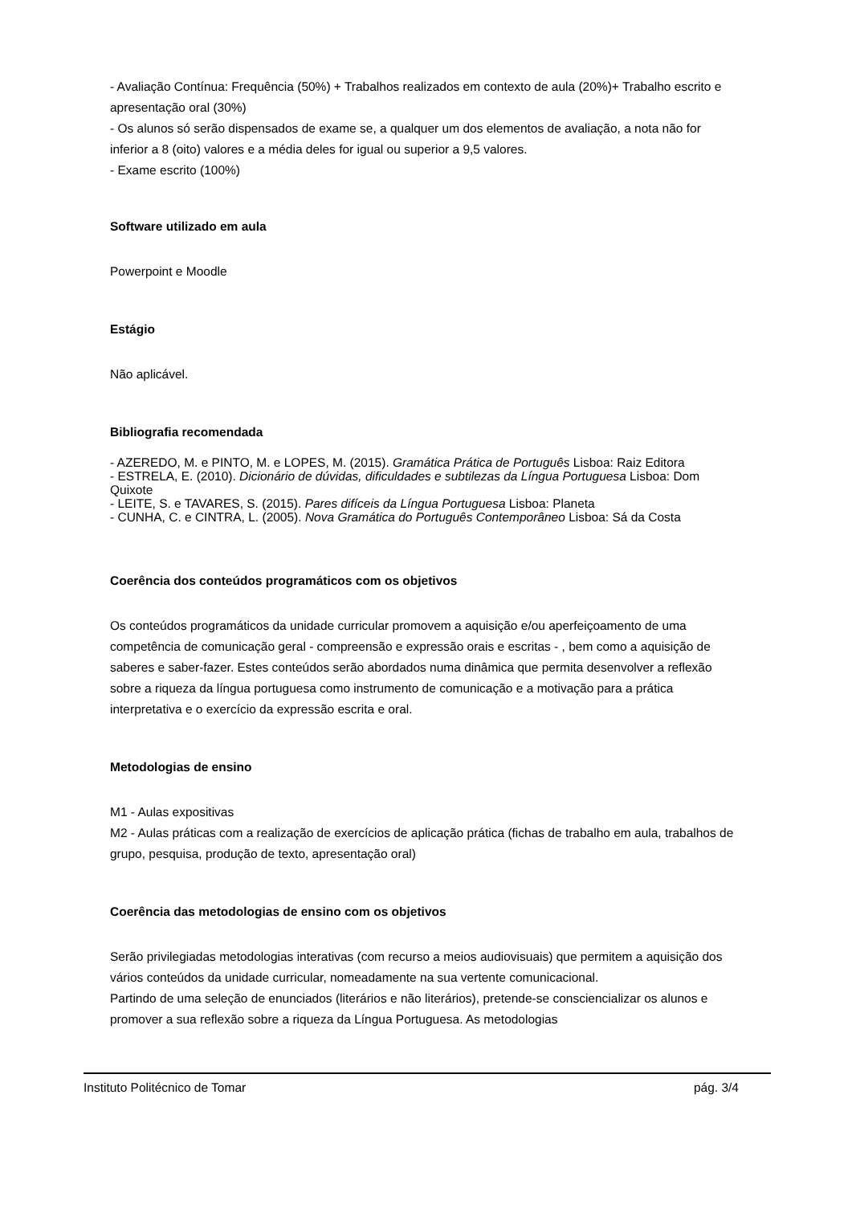- Avaliação Contínua: Frequência (50%) + Trabalhos realizados em contexto de aula (20%)+ Trabalho escrito e apresentação oral (30%)
- Os alunos só serão dispensados de exame se, a qualquer um dos elementos de avaliação, a nota não for inferior a 8 (oito) valores e a média deles for igual ou superior a 9,5 valores.
- Exame escrito (100%)
Software utilizado em aula
Powerpoint e Moodle
Estágio
Não aplicável.
Bibliografia recomendada
- AZEREDO, M. e PINTO, M. e LOPES, M. (2015). Gramática Prática de Português Lisboa: Raiz Editora
- ESTRELA, E. (2010). Dicionário de dúvidas, dificuldades e subtilezas da Língua Portuguesa Lisboa: Dom Quixote
- LEITE, S. e TAVARES, S. (2015). Pares difíceis da Língua Portuguesa Lisboa: Planeta
- CUNHA, C. e CINTRA, L. (2005). Nova Gramática do Português Contemporâneo Lisboa: Sá da Costa
Coerência dos conteúdos programáticos com os objetivos
Os conteúdos programáticos da unidade curricular promovem a aquisição e/ou aperfeiçoamento de uma competência de comunicação geral - compreensão e expressão orais e escritas - , bem como a aquisição de saberes e saber-fazer. Estes conteúdos serão abordados numa dinâmica que permita desenvolver a reflexão sobre a riqueza da língua portuguesa como instrumento de comunicação e a motivação para a prática interpretativa e o exercício da expressão escrita e oral.
Metodologias de ensino
M1 - Aulas expositivas
M2 - Aulas práticas com a realização de exercícios de aplicação prática (fichas de trabalho em aula, trabalhos de grupo, pesquisa, produção de texto, apresentação oral)
Coerência das metodologias de ensino com os objetivos
Serão privilegiadas metodologias interativas (com recurso a meios audiovisuais) que permitem a aquisição dos vários conteúdos da unidade curricular, nomeadamente na sua vertente comunicacional.
Partindo de uma seleção de enunciados (literários e não literários), pretende-se consciencializar os alunos e promover a sua reflexão sobre a riqueza da Língua Portuguesa. As metodologias
Instituto Politécnico de Tomar pág. 3/4